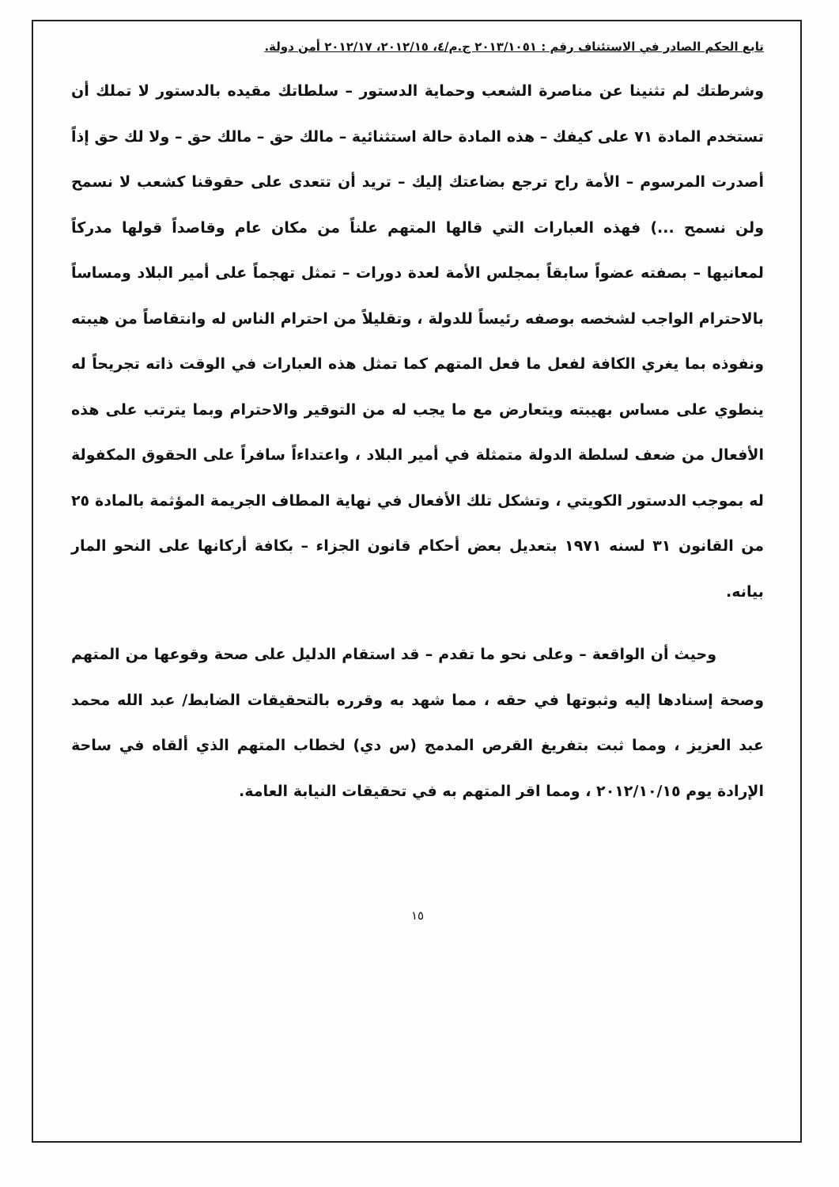تابع الحكم الصادر في الاستئناف رقم : ٢٠١٣/١٠٥١ ج.م/٤، ٢٠١٢/١٥، ٢٠١٢/١٧ أمن دولة.
وشرطتك لم تثنينا عن مناصرة الشعب وحماية الدستور – سلطاتك مقيده بالدستور لا تملك أن تستخدم المادة ٧١ على كيفك – هذه المادة حالة استثنائية – مالك حق – مالك حق – ولا لك حق إذاً أصدرت المرسوم – الأمة راح ترجع بضاعتك إليك – تريد أن تتعدى على حقوقنا كشعب لا نسمح ولن نسمح ...) فهذه العبارات التي قالها المتهم علناً من مكان عام وقاصداً قولها مدركاً لمعانيها – بصفته عضواً سابقاً بمجلس الأمة لعدة دورات – تمثل تهجماً على أمير البلاد ومساساً بالاحترام الواجب لشخصه بوصفه رئيساً للدولة ، وتقليلاً من احترام الناس له وانتقاصاً من هيبته ونفوذه بما يغري الكافة لفعل ما فعل المتهم كما تمثل هذه العبارات في الوقت ذاته تجريحاً له ينطوي على مساس بهيبته ويتعارض مع ما يجب له من التوقير والاحترام وبما يترتب على هذه الأفعال من ضعف لسلطة الدولة متمثلة في أمير البلاد ، واعتداءاً سافراً على الحقوق المكفولة له بموجب الدستور الكويتي ، وتشكل تلك الأفعال في نهاية المطاف الجريمة المؤثمة بالمادة ٢٥ من القانون ٣١ لسنه ١٩٧١ بتعديل بعض أحكام قانون الجزاء – بكافة أركانها على النحو المار بيانه.
وحيث أن الواقعة – وعلى نحو ما تقدم – قد استقام الدليل على صحة وقوعها من المتهم وصحة إسنادها إليه وثبوتها في حقه ، مما شهد به وقرره بالتحقيقات الضابط/ عبد الله محمد عبد العزيز ، ومما ثبت بتفريغ القرص المدمج (س دي) لخطاب المتهم الذي ألقاه في ساحة الإرادة يوم ٢٠١٢/١٠/١٥ ، ومما اقر المتهم به في تحقيقات النيابة العامة.
١٥